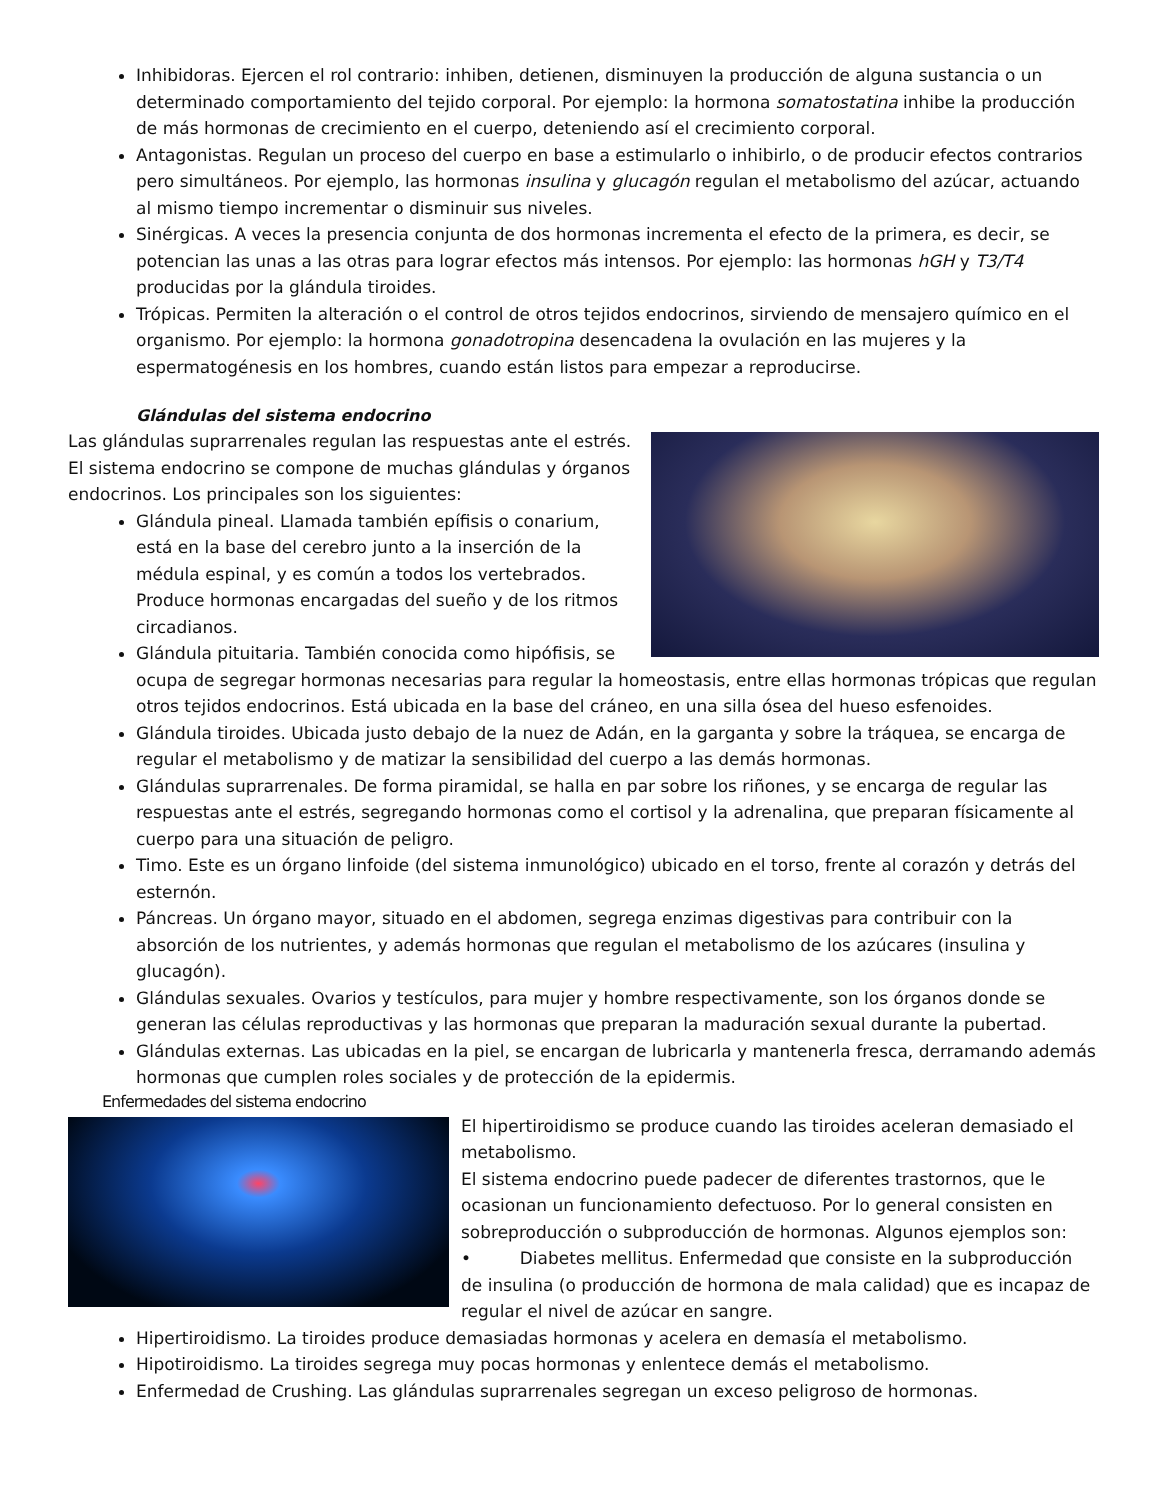Inhibidoras. Ejercen el rol contrario: inhiben, detienen, disminuyen la producción de alguna sustancia o un determinado comportamiento del tejido corporal. Por ejemplo: la hormona somatostatina inhibe la producción de más hormonas de crecimiento en el cuerpo, deteniendo así el crecimiento corporal.
Antagonistas. Regulan un proceso del cuerpo en base a estimularlo o inhibirlo, o de producir efectos contrarios pero simultáneos. Por ejemplo, las hormonas insulina y glucagón regulan el metabolismo del azúcar, actuando al mismo tiempo incrementar o disminuir sus niveles.
Sinérgicas. A veces la presencia conjunta de dos hormonas incrementa el efecto de la primera, es decir, se potencian las unas a las otras para lograr efectos más intensos. Por ejemplo: las hormonas hGH y T3/T4 producidas por la glándula tiroides.
Trópicas. Permiten la alteración o el control de otros tejidos endocrinos, sirviendo de mensajero químico en el organismo. Por ejemplo: la hormona gonadotropina desencadena la ovulación en las mujeres y la espermatogénesis en los hombres, cuando están listos para empezar a reproducirse.
Glándulas del sistema endocrino
Las glándulas suprarrenales regulan las respuestas ante el estrés. El sistema endocrino se compone de muchas glándulas y órganos endocrinos. Los principales son los siguientes:
Glándula pineal. Llamada también epífisis o conarium, está en la base del cerebro junto a la inserción de la médula espinal, y es común a todos los vertebrados. Produce hormonas encargadas del sueño y de los ritmos circadianos.
Glándula pituitaria. También conocida como hipófisis, se ocupa de segregar hormonas necesarias para regular la homeostasis, entre ellas hormonas trópicas que regulan otros tejidos endocrinos. Está ubicada en la base del cráneo, en una silla ósea del hueso esfenoides.
Glándula tiroides. Ubicada justo debajo de la nuez de Adán, en la garganta y sobre la tráquea, se encarga de regular el metabolismo y de matizar la sensibilidad del cuerpo a las demás hormonas.
Glándulas suprarrenales. De forma piramidal, se halla en par sobre los riñones, y se encarga de regular las respuestas ante el estrés, segregando hormonas como el cortisol y la adrenalina, que preparan físicamente al cuerpo para una situación de peligro.
Timo. Este es un órgano linfoide (del sistema inmunológico) ubicado en el torso, frente al corazón y detrás del esternón.
Páncreas. Un órgano mayor, situado en el abdomen, segrega enzimas digestivas para contribuir con la absorción de los nutrientes, y además hormonas que regulan el metabolismo de los azúcares (insulina y glucagón).
Glándulas sexuales. Ovarios y testículos, para mujer y hombre respectivamente, son los órganos donde se generan las células reproductivas y las hormonas que preparan la maduración sexual durante la pubertad.
Glándulas externas. Las ubicadas en la piel, se encargan de lubricarla y mantenerla fresca, derramando además hormonas que cumplen roles sociales y de protección de la epidermis.
Enfermedades del sistema endocrino
El hipertiroidismo se produce cuando las tiroides aceleran demasiado el metabolismo.
El sistema endocrino puede padecer de diferentes trastornos, que le ocasionan un funcionamiento defectuoso. Por lo general consisten en sobreproducción o subproducción de hormonas. Algunos ejemplos son:
• Diabetes mellitus. Enfermedad que consiste en la subproducción de insulina (o producción de hormona de mala calidad) que es incapaz de regular el nivel de azúcar en sangre.
Hipertiroidismo. La tiroides produce demasiadas hormonas y acelera en demasía el metabolismo.
Hipotiroidismo. La tiroides segrega muy pocas hormonas y enlentece demás el metabolismo.
Enfermedad de Crushing. Las glándulas suprarrenales segregan un exceso peligroso de hormonas.